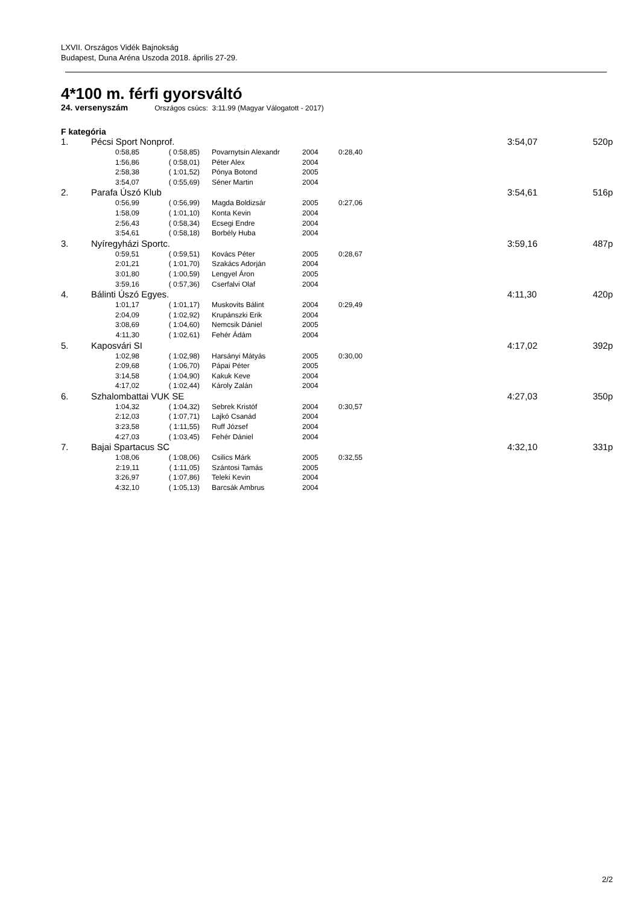LXVII. Országos Vidék Bajnokság
Budapest, Duna Aréna Uszoda 2018. április 27-29.
4*100 m. férfi gyorsváltó
24. versenyszám Országos csúcs: 3:11.99 (Magyar Válogatott - 2017)
F kategória
| 1. | Pécsi Sport Nonprof. | | | | | 3:54,07 | 520p |
| | 0:58,85 | ( 0:58,85) | Povarnytsin Alexandr | 2004 | 0:28,40 | | |
| | 1:56,86 | ( 0:58,01) | Péter Alex | 2004 | | | |
| | 2:58,38 | ( 1:01,52) | Pónya Botond | 2005 | | | |
| | 3:54,07 | ( 0:55,69) | Séner Martin | 2004 | | | |
| 2. | Parafa Úszó Klub | | | | | 3:54,61 | 516p |
| | 0:56,99 | ( 0:56,99) | Magda Boldizsár | 2005 | 0:27,06 | | |
| | 1:58,09 | ( 1:01,10) | Konta Kevin | 2004 | | | |
| | 2:56,43 | ( 0:58,34) | Ecsegi Endre | 2004 | | | |
| | 3:54,61 | ( 0:58,18) | Borbély Huba | 2004 | | | |
| 3. | Nyíregyházi Sportc. | | | | | 3:59,16 | 487p |
| | 0:59,51 | ( 0:59,51) | Kovács Péter | 2005 | 0:28,67 | | |
| | 2:01,21 | ( 1:01,70) | Szakács Adorján | 2004 | | | |
| | 3:01,80 | ( 1:00,59) | Lengyel Áron | 2005 | | | |
| | 3:59,16 | ( 0:57,36) | Cserfalvi Olaf | 2004 | | | |
| 4. | Bálinti Úszó Egyes. | | | | | 4:11,30 | 420p |
| | 1:01,17 | ( 1:01,17) | Muskovits Bálint | 2004 | 0:29,49 | | |
| | 2:04,09 | ( 1:02,92) | Krupánszki Erik | 2004 | | | |
| | 3:08,69 | ( 1:04,60) | Nemcsik Dániel | 2005 | | | |
| | 4:11,30 | ( 1:02,61) | Fehér Ádám | 2004 | | | |
| 5. | Kaposvári SI | | | | | 4:17,02 | 392p |
| | 1:02,98 | ( 1:02,98) | Harsányi Mátyás | 2005 | 0:30,00 | | |
| | 2:09,68 | ( 1:06,70) | Pápai Péter | 2005 | | | |
| | 3:14,58 | ( 1:04,90) | Kakuk Keve | 2004 | | | |
| | 4:17,02 | ( 1:02,44) | Károly Zalán | 2004 | | | |
| 6. | Szhalombattai VUK SE | | | | | 4:27,03 | 350p |
| | 1:04,32 | ( 1:04,32) | Sebrek Kristóf | 2004 | 0:30,57 | | |
| | 2:12,03 | ( 1:07,71) | Lajkó Csanád | 2004 | | | |
| | 3:23,58 | ( 1:11,55) | Ruff József | 2004 | | | |
| | 4:27,03 | ( 1:03,45) | Fehér Dániel | 2004 | | | |
| 7. | Bajai Spartacus SC | | | | | 4:32,10 | 331p |
| | 1:08,06 | ( 1:08,06) | Csilics Márk | 2005 | 0:32,55 | | |
| | 2:19,11 | ( 1:11,05) | Szántosi Tamás | 2005 | | | |
| | 3:26,97 | ( 1:07,86) | Teleki Kevin | 2004 | | | |
| | 4:32,10 | ( 1:05,13) | Barcsák Ambrus | 2004 | | | |
2/2